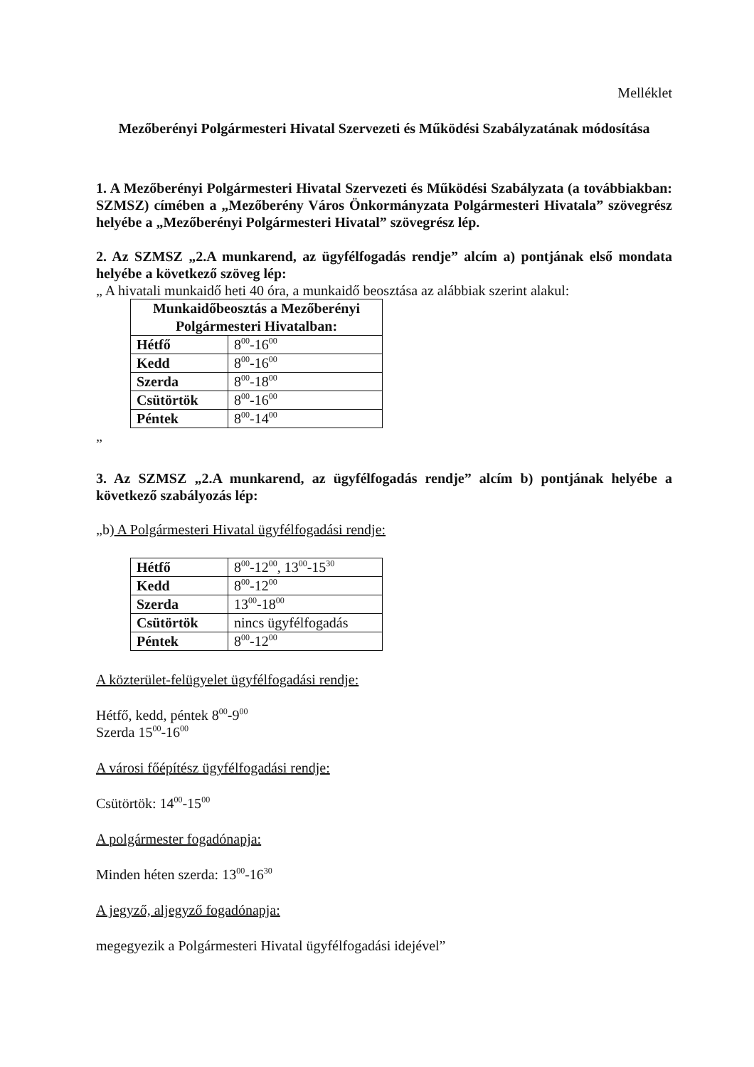Melléklet
Mezőberényi Polgármesteri Hivatal Szervezeti és Működési Szabályzatának módosítása
1. A Mezőberényi Polgármesteri Hivatal Szervezeti és Működési Szabályzata (a továbbiakban: SZMSZ) címében a „Mezőberény Város Önkormányzata Polgármesteri Hivatala” szövegrész helyébe a „Mezőberényi Polgármesteri Hivatal” szövegrész lép.
2. Az SZMSZ „2.A munkarend, az ügyfélfogadás rendje” alcím a) pontjának első mondata helyébe a következő szöveg lép:
„ A hivatali munkaidő heti 40 óra, a munkaidő beosztása az alábbiak szerint alakul:
| Munkaidőbeosztás a Mezőberényi Polgármesteri Hivatalban: | |
| --- | --- |
| Hétfő | 8<sup>00</sup>-16<sup>00</sup> |
| Kedd | 8<sup>00</sup>-16<sup>00</sup> |
| Szerda | 8<sup>00</sup>-18<sup>00</sup> |
| Csütörtök | 8<sup>00</sup>-16<sup>00</sup> |
| Péntek | 8<sup>00</sup>-14<sup>00</sup> |
”
3. Az SZMSZ „2.A munkarend, az ügyfélfogadás rendje” alcím b) pontjának helyébe a következő szabályozás lép:
„b) A Polgármesteri Hivatal ügyfélfogadási rendje:
| Hétfő | 8<sup>00</sup>-12<sup>00</sup>, 13<sup>00</sup>-15<sup>30</sup> |
| Kedd | 8<sup>00</sup>-12<sup>00</sup> |
| Szerda | 13<sup>00</sup>-18<sup>00</sup> |
| Csütörtök | nincs ügyfélfogadás |
| Péntek | 8<sup>00</sup>-12<sup>00</sup> |
A közterület-felügyelet ügyfélfogadási rendje:
Hétfő, kedd, péntek 8<sup>00</sup>-9<sup>00</sup>
Szerda 15<sup>00</sup>-16<sup>00</sup>
A városi főépítész ügyfélfogadási rendje:
Csütörtök: 14<sup>00</sup>-15<sup>00</sup>
A polgármester fogadónapja:
Minden héten szerda: 13<sup>00</sup>-16<sup>30</sup>
A jegyző, aljegyző fogadónapja:
megegyezik a Polgármesteri Hivatal ügyfélfogadási idejével”